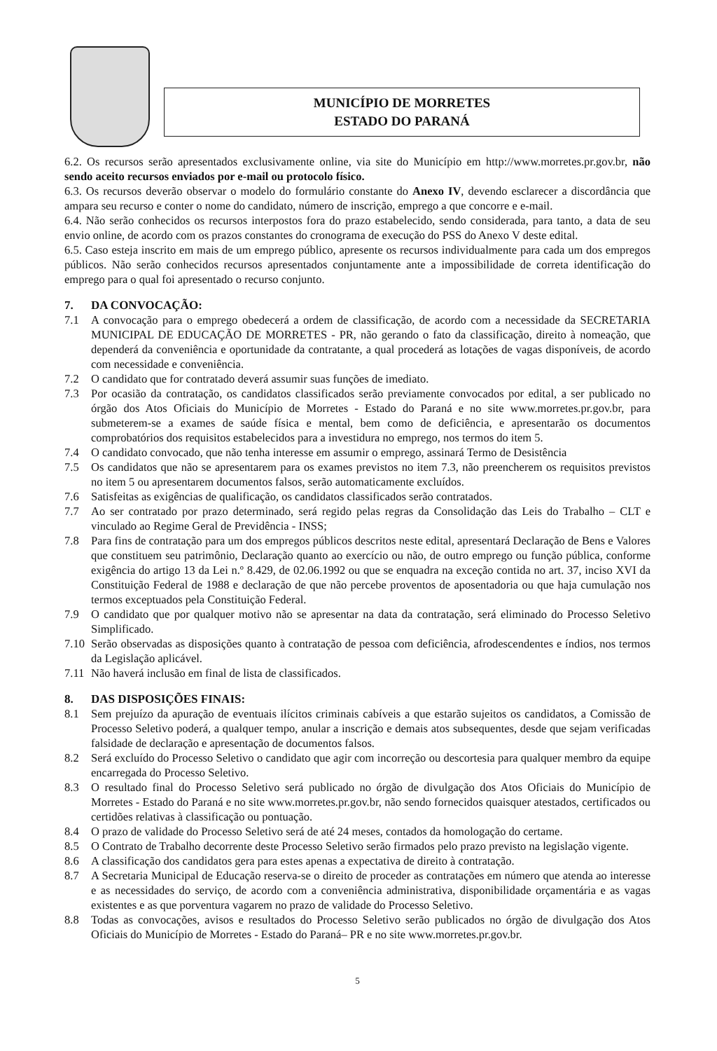MUNICÍPIO DE MORRETES
ESTADO DO PARANÁ
6.2. Os recursos serão apresentados exclusivamente online, via site do Município em http://www.morretes.pr.gov.br, não sendo aceito recursos enviados por e-mail ou protocolo físico.
6.3. Os recursos deverão observar o modelo do formulário constante do Anexo IV, devendo esclarecer a discordância que ampara seu recurso e conter o nome do candidato, número de inscrição, emprego a que concorre e e-mail.
6.4. Não serão conhecidos os recursos interpostos fora do prazo estabelecido, sendo considerada, para tanto, a data de seu envio online, de acordo com os prazos constantes do cronograma de execução do PSS do Anexo V deste edital.
6.5. Caso esteja inscrito em mais de um emprego público, apresente os recursos individualmente para cada um dos empregos públicos. Não serão conhecidos recursos apresentados conjuntamente ante a impossibilidade de correta identificação do emprego para o qual foi apresentado o recurso conjunto.
7. DA CONVOCAÇÃO:
7.1 A convocação para o emprego obedecerá a ordem de classificação, de acordo com a necessidade da SECRETARIA MUNICIPAL DE EDUCAÇÃO DE MORRETES - PR, não gerando o fato da classificação, direito à nomeação, que dependerá da conveniência e oportunidade da contratante, a qual procederá as lotações de vagas disponíveis, de acordo com necessidade e conveniência.
7.2 O candidato que for contratado deverá assumir suas funções de imediato.
7.3 Por ocasião da contratação, os candidatos classificados serão previamente convocados por edital, a ser publicado no órgão dos Atos Oficiais do Município de Morretes - Estado do Paraná e no site www.morretes.pr.gov.br, para submeterem-se a exames de saúde física e mental, bem como de deficiência, e apresentarão os documentos comprobatórios dos requisitos estabelecidos para a investidura no emprego, nos termos do item 5.
7.4 O candidato convocado, que não tenha interesse em assumir o emprego, assinará Termo de Desistência
7.5 Os candidatos que não se apresentarem para os exames previstos no item 7.3, não preencherem os requisitos previstos no item 5 ou apresentarem documentos falsos, serão automaticamente excluídos.
7.6 Satisfeitas as exigências de qualificação, os candidatos classificados serão contratados.
7.7 Ao ser contratado por prazo determinado, será regido pelas regras da Consolidação das Leis do Trabalho – CLT e vinculado ao Regime Geral de Previdência - INSS;
7.8 Para fins de contratação para um dos empregos públicos descritos neste edital, apresentará Declaração de Bens e Valores que constituem seu patrimônio, Declaração quanto ao exercício ou não, de outro emprego ou função pública, conforme exigência do artigo 13 da Lei n.º 8.429, de 02.06.1992 ou que se enquadra na exceção contida no art. 37, inciso XVI da Constituição Federal de 1988 e declaração de que não percebe proventos de aposentadoria ou que haja cumulação nos termos exceptuados pela Constituição Federal.
7.9 O candidato que por qualquer motivo não se apresentar na data da contratação, será eliminado do Processo Seletivo Simplificado.
7.10 Serão observadas as disposições quanto à contratação de pessoa com deficiência, afrodescendentes e índios, nos termos da Legislação aplicável.
7.11 Não haverá inclusão em final de lista de classificados.
8. DAS DISPOSIÇÕES FINAIS:
8.1 Sem prejuízo da apuração de eventuais ilícitos criminais cabíveis a que estarão sujeitos os candidatos, a Comissão de Processo Seletivo poderá, a qualquer tempo, anular a inscrição e demais atos subsequentes, desde que sejam verificadas falsidade de declaração e apresentação de documentos falsos.
8.2 Será excluído do Processo Seletivo o candidato que agir com incorreção ou descortesia para qualquer membro da equipe encarregada do Processo Seletivo.
8.3 O resultado final do Processo Seletivo será publicado no órgão de divulgação dos Atos Oficiais do Município de Morretes - Estado do Paraná e no site www.morretes.pr.gov.br, não sendo fornecidos quaisquer atestados, certificados ou certidões relativas à classificação ou pontuação.
8.4 O prazo de validade do Processo Seletivo será de até 24 meses, contados da homologação do certame.
8.5 O Contrato de Trabalho decorrente deste Processo Seletivo serão firmados pelo prazo previsto na legislação vigente.
8.6 A classificação dos candidatos gera para estes apenas a expectativa de direito à contratação.
8.7 A Secretaria Municipal de Educação reserva-se o direito de proceder as contratações em número que atenda ao interesse e as necessidades do serviço, de acordo com a conveniência administrativa, disponibilidade orçamentária e as vagas existentes e as que porventura vagarem no prazo de validade do Processo Seletivo.
8.8 Todas as convocações, avisos e resultados do Processo Seletivo serão publicados no órgão de divulgação dos Atos Oficiais do Município de Morretes - Estado do Paraná– PR e no site www.morretes.pr.gov.br.
5